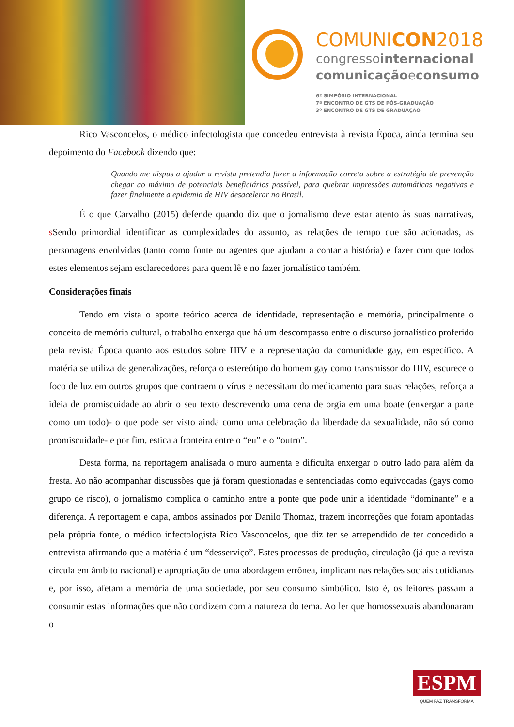COMUNICON2018
congressointernacional
comunicaçãoeconsumo
6º SIMPÓSIO INTERNACIONAL
7º ENCONTRO DE GTS DE PÓS-GRADUAÇÃO
3º ENCONTRO DE GTS DE GRADUAÇÃO
Rico Vasconcelos, o médico infectologista que concedeu entrevista à revista Época, ainda termina seu depoimento do Facebook dizendo que:
Quando me dispus a ajudar a revista pretendia fazer a informação correta sobre a estratégia de prevenção chegar ao máximo de potenciais beneficiários possível, para quebrar impressões automáticas negativas e fazer finalmente a epidemia de HIV desacelerar no Brasil.
É o que Carvalho (2015) defende quando diz que o jornalismo deve estar atento às suas narrativas, s Sendo primordial identificar as complexidades do assunto, as relações de tempo que são acionadas, as personagens envolvidas (tanto como fonte ou agentes que ajudam a contar a história) e fazer com que todos estes elementos sejam esclarecedores para quem lê e no fazer jornalístico também.
Considerações finais
Tendo em vista o aporte teórico acerca de identidade, representação e memória, principalmente o conceito de memória cultural, o trabalho enxerga que há um descompasso entre o discurso jornalístico proferido pela revista Época quanto aos estudos sobre HIV e a representação da comunidade gay, em específico. A matéria se utiliza de generalizações, reforça o estereótipo do homem gay como transmissor do HIV, escurece o foco de luz em outros grupos que contraem o vírus e necessitam do medicamento para suas relações, reforça a ideia de promiscuidade ao abrir o seu texto descrevendo uma cena de orgia em uma boate (enxergar a parte como um todo)- o que pode ser visto ainda como uma celebração da liberdade da sexualidade, não só como promiscuidade- e por fim, estica a fronteira entre o “eu” e o “outro”.
Desta forma, na reportagem analisada o muro aumenta e dificulta enxergar o outro lado para além da fresta. Ao não acompanhar discussões que já foram questionadas e sentenciadas como equivocadas (gays como grupo de risco), o jornalismo complica o caminho entre a ponte que pode unir a identidade “dominante” e a diferença. A reportagem e capa, ambos assinados por Danilo Thomaz, trazem incorreções que foram apontadas pela própria fonte, o médico infectologista Rico Vasconcelos, que diz ter se arrependido de ter concedido a entrevista afirmando que a matéria é um “desserviço”. Estes processos de produção, circulação (já que a revista circula em âmbito nacional) e apropriação de uma abordagem errônea, implicam nas relações sociais cotidianas e, por isso, afetam a memória de uma sociedade, por seu consumo simbólico. Isto é, os leitores passam a consumir estas informações que não condizem com a natureza do tema. Ao ler que homossexuais abandonaram o
ESPM
QUEM FAZ TRANSFORMA